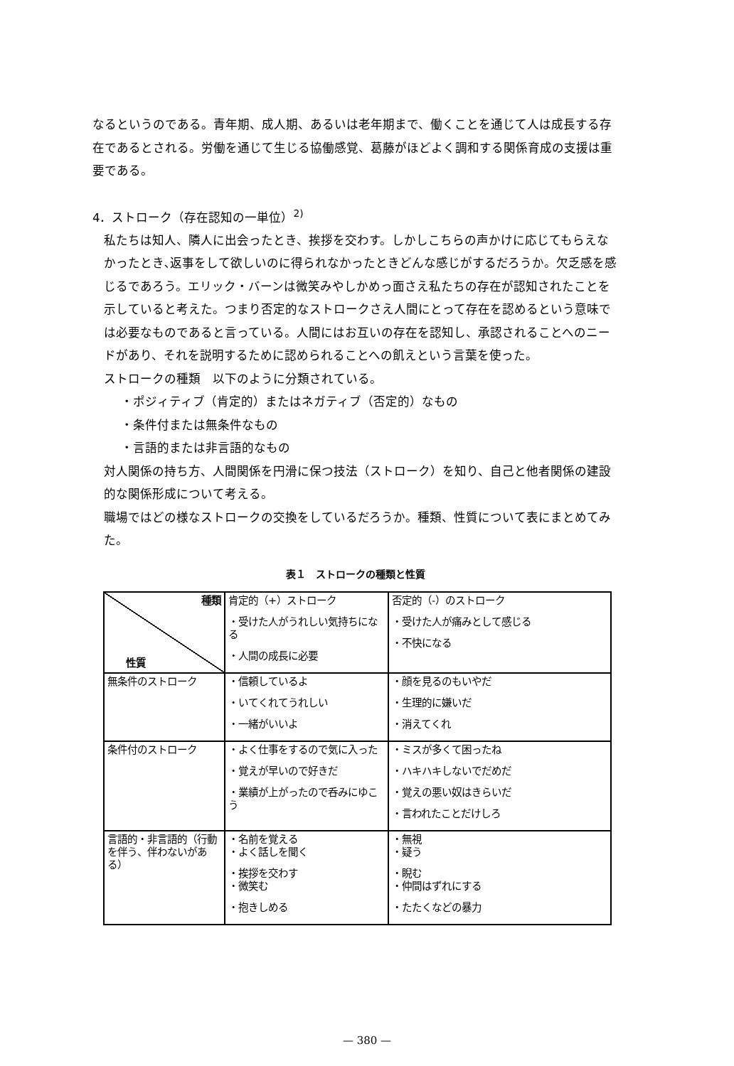なるというのである。青年期、成人期、あるいは老年期まで、働くことを通じて人は成長する存在であるとされる。労働を通じて生じる協働感覚、葛藤がほどよく調和する関係育成の支援は重要である。
4．ストローク（存在認知の一単位）<sup>2)</sup>
私たちは知人、隣人に出会ったとき、挨拶を交わす。しかしこちらの声かけに応じてもらえなかったとき､返事をして欲しいのに得られなかったときどんな感じがするだろうか。欠乏感を感じるであろう。エリック・バーンは微笑みやしかめっ面さえ私たちの存在が認知されたことを示していると考えた。つまり否定的なストロークさえ人間にとって存在を認めるという意味では必要なものであると言っている。人間にはお互いの存在を認知し、承認されることへのニードがあり、それを説明するために認められることへの飢えという言葉を使った。
ストロークの種類　以下のように分類されている。
・ポジィティブ（肯定的）またはネガティブ（否定的）なもの
・条件付または無条件なもの
・言語的または非言語的なもの
対人関係の持ち方、人間関係を円滑に保つ技法（ストローク）を知り、自己と他者関係の建設的な関係形成について考える。
職場ではどの様なストロークの交換をしているだろうか。種類、性質について表にまとめてみた。
表１　ストロークの種類と性質
| 種類 性質 | 肯定的（+）ストローク ・受けた人がうれしい気持ちになる ・人間の成長に必要 | 否定的（-）のストローク ・受けた人が痛みとして感じる ・不快になる |
| 無条件のストローク | ・信頼しているよ ・いてくれてうれしい ・一緒がいいよ | ・顔を見るのもいやだ ・生理的に嫌いだ ・消えてくれ |
| 条件付のストローク | ・よく仕事をするので気に入った ・覚えが早いので好きだ ・業績が上がったので呑みにゆこう | ・ミスが多くて困ったね ・ハキハキしないでだめだ ・覚えの悪い奴はきらいだ ・言われたことだけしろ |
| 言語的・非言語的（行動を伴う、伴わないがある） | ・名前を覚える ・よく話しを聞く ・挨拶を交わす ・微笑む ・抱きしめる | ・無視 ・疑う ・睨む ・仲間はずれにする ・たたくなどの暴力 |
— 380 —